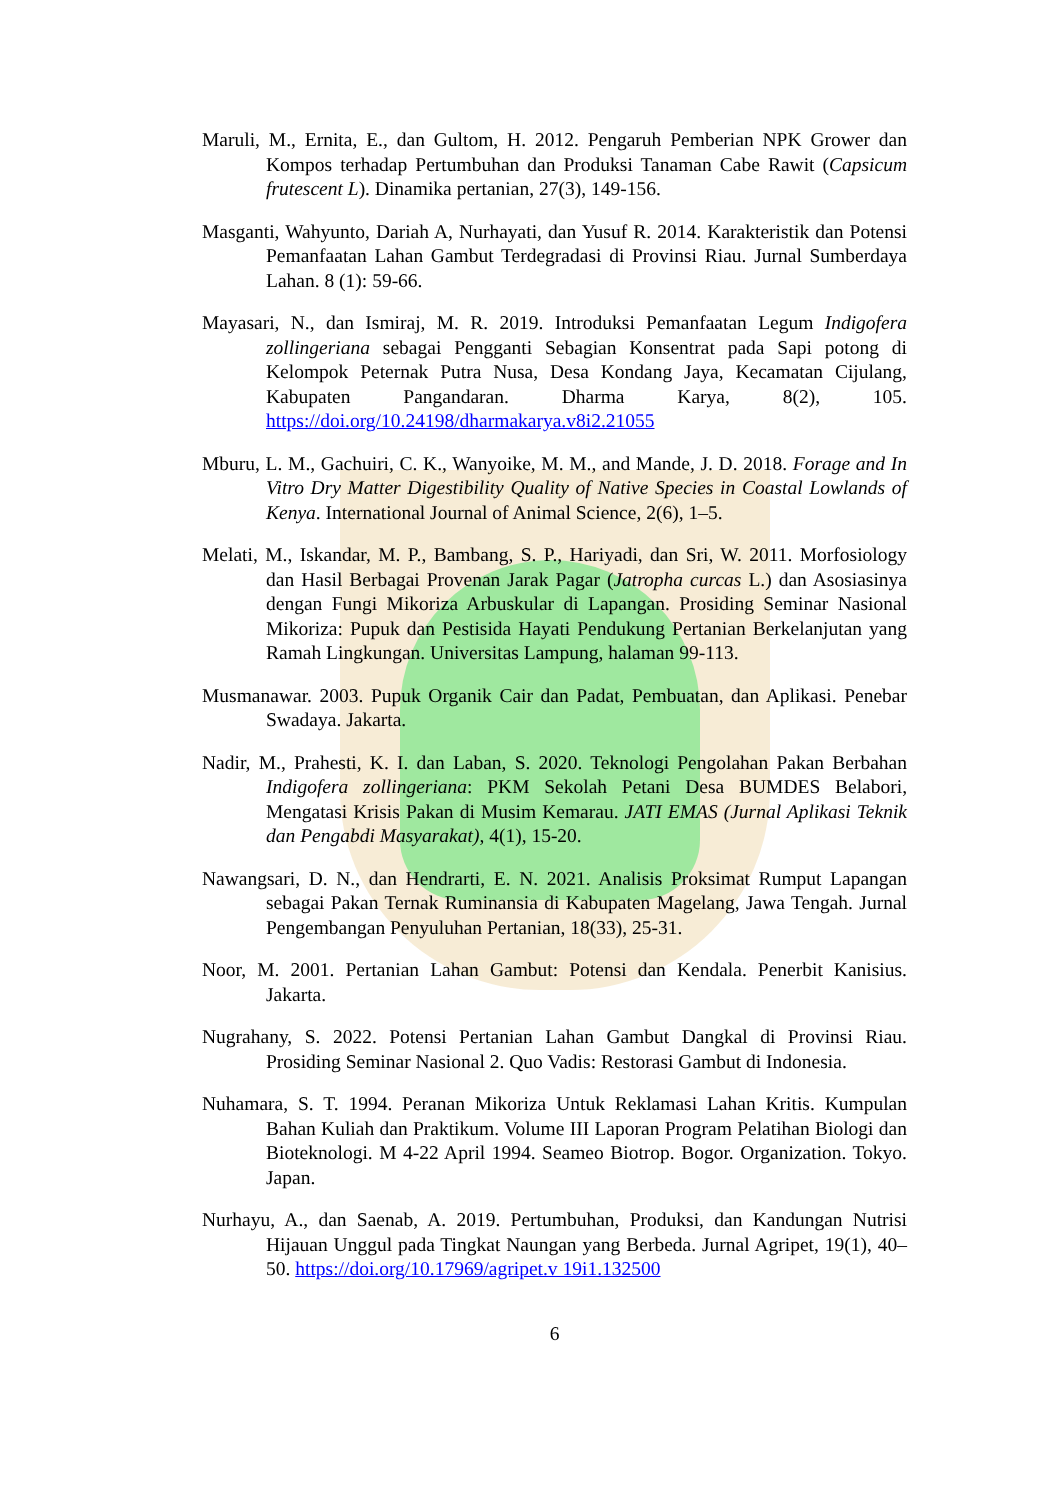Maruli, M., Ernita, E., dan Gultom, H. 2012. Pengaruh Pemberian NPK Grower dan Kompos terhadap Pertumbuhan dan Produksi Tanaman Cabe Rawit (Capsicum frutescent L). Dinamika pertanian, 27(3), 149-156.
Masganti, Wahyunto, Dariah A, Nurhayati, dan Yusuf R. 2014. Karakteristik dan Potensi Pemanfaatan Lahan Gambut Terdegradasi di Provinsi Riau. Jurnal Sumberdaya Lahan. 8 (1): 59-66.
Mayasari, N., dan Ismiraj, M. R. 2019. Introduksi Pemanfaatan Legum Indigofera zollingeriana sebagai Pengganti Sebagian Konsentrat pada Sapi potong di Kelompok Peternak Putra Nusa, Desa Kondang Jaya, Kecamatan Cijulang, Kabupaten Pangandaran. Dharma Karya, 8(2), 105. https://doi.org/10.24198/dharmakarya.v8i2.21055
Mburu, L. M., Gachuiri, C. K., Wanyoike, M. M., and Mande, J. D. 2018. Forage and In Vitro Dry Matter Digestibility Quality of Native Species in Coastal Lowlands of Kenya. International Journal of Animal Science, 2(6), 1–5.
Melati, M., Iskandar, M. P., Bambang, S. P., Hariyadi, dan Sri, W. 2011. Morfosiology dan Hasil Berbagai Provenan Jarak Pagar (Jatropha curcas L.) dan Asosiasinya dengan Fungi Mikoriza Arbuskular di Lapangan. Prosiding Seminar Nasional Mikoriza: Pupuk dan Pestisida Hayati Pendukung Pertanian Berkelanjutan yang Ramah Lingkungan. Universitas Lampung, halaman 99-113.
Musmanawar. 2003. Pupuk Organik Cair dan Padat, Pembuatan, dan Aplikasi. Penebar Swadaya. Jakarta.
Nadir, M., Prahesti, K. I. dan Laban, S. 2020. Teknologi Pengolahan Pakan Berbahan Indigofera zollingeriana: PKM Sekolah Petani Desa BUMDES Belabori, Mengatasi Krisis Pakan di Musim Kemarau. JATI EMAS (Jurnal Aplikasi Teknik dan Pengabdi Masyarakat), 4(1), 15-20.
Nawangsari, D. N., dan Hendrarti, E. N. 2021. Analisis Proksimat Rumput Lapangan sebagai Pakan Ternak Ruminansia di Kabupaten Magelang, Jawa Tengah. Jurnal Pengembangan Penyuluhan Pertanian, 18(33), 25-31.
Noor, M. 2001. Pertanian Lahan Gambut: Potensi dan Kendala. Penerbit Kanisius. Jakarta.
Nugrahany, S. 2022. Potensi Pertanian Lahan Gambut Dangkal di Provinsi Riau. Prosiding Seminar Nasional 2. Quo Vadis: Restorasi Gambut di Indonesia.
Nuhamara, S. T. 1994. Peranan Mikoriza Untuk Reklamasi Lahan Kritis. Kumpulan Bahan Kuliah dan Praktikum. Volume III Laporan Program Pelatihan Biologi dan Bioteknologi. M 4-22 April 1994. Seameo Biotrop. Bogor. Organization. Tokyo. Japan.
Nurhayu, A., dan Saenab, A. 2019. Pertumbuhan, Produksi, dan Kandungan Nutrisi Hijauan Unggul pada Tingkat Naungan yang Berbeda. Jurnal Agripet, 19(1), 40–50. https://doi.org/10.17969/agripet.v 19i1.132500
6